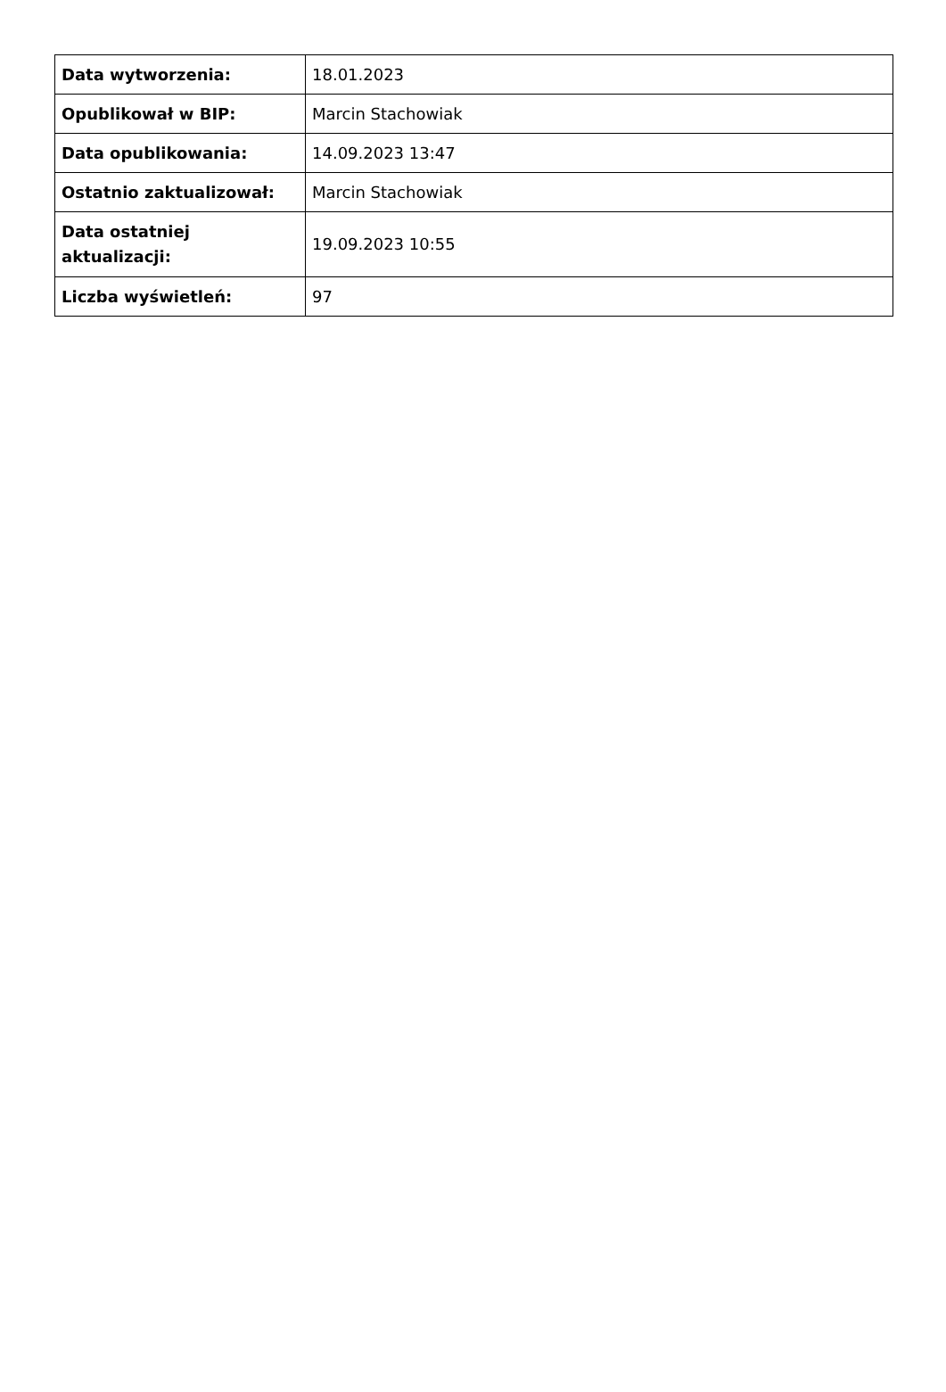| Data wytworzenia: | 18.01.2023 |
| Opublikował w BIP: | Marcin Stachowiak |
| Data opublikowania: | 14.09.2023 13:47 |
| Ostatnio zaktualizował: | Marcin Stachowiak |
| Data ostatniej aktualizacji: | 19.09.2023 10:55 |
| Liczba wyświetleń: | 97 |